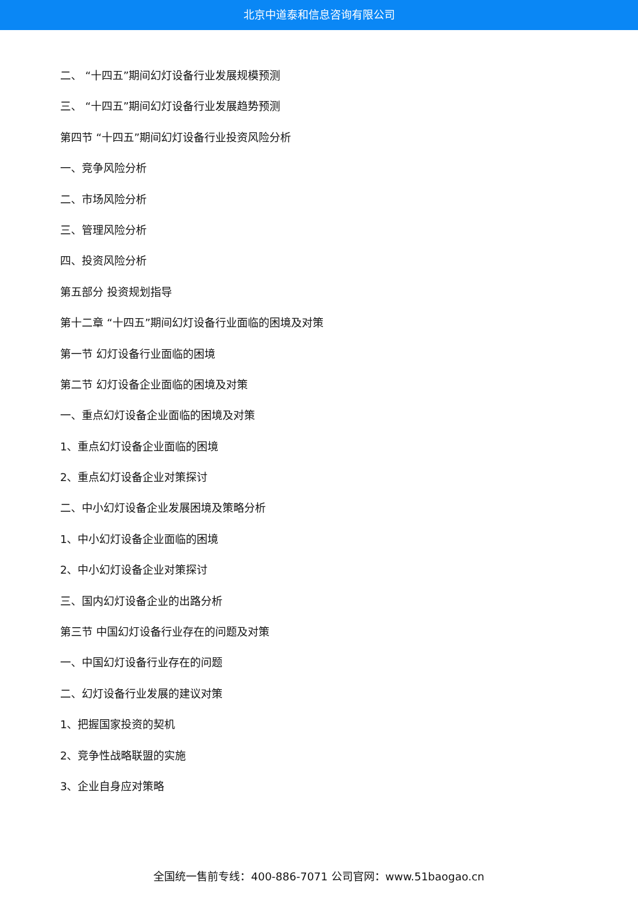北京中道泰和信息咨询有限公司
二、 “十四五”期间幻灯设备行业发展规模预测
三、 “十四五”期间幻灯设备行业发展趋势预测
第四节 “十四五”期间幻灯设备行业投资风险分析
一、竞争风险分析
二、市场风险分析
三、管理风险分析
四、投资风险分析
第五部分 投资规划指导
第十二章 “十四五”期间幻灯设备行业面临的困境及对策
第一节 幻灯设备行业面临的困境
第二节 幻灯设备企业面临的困境及对策
一、重点幻灯设备企业面临的困境及对策
1、重点幻灯设备企业面临的困境
2、重点幻灯设备企业对策探讨
二、中小幻灯设备企业发展困境及策略分析
1、中小幻灯设备企业面临的困境
2、中小幻灯设备企业对策探讨
三、国内幻灯设备企业的出路分析
第三节 中国幻灯设备行业存在的问题及对策
一、中国幻灯设备行业存在的问题
二、幻灯设备行业发展的建议对策
1、把握国家投资的契机
2、竞争性战略联盟的实施
3、企业自身应对策略
全国统一售前专线：400-886-7071 公司官网：www.51baogao.cn